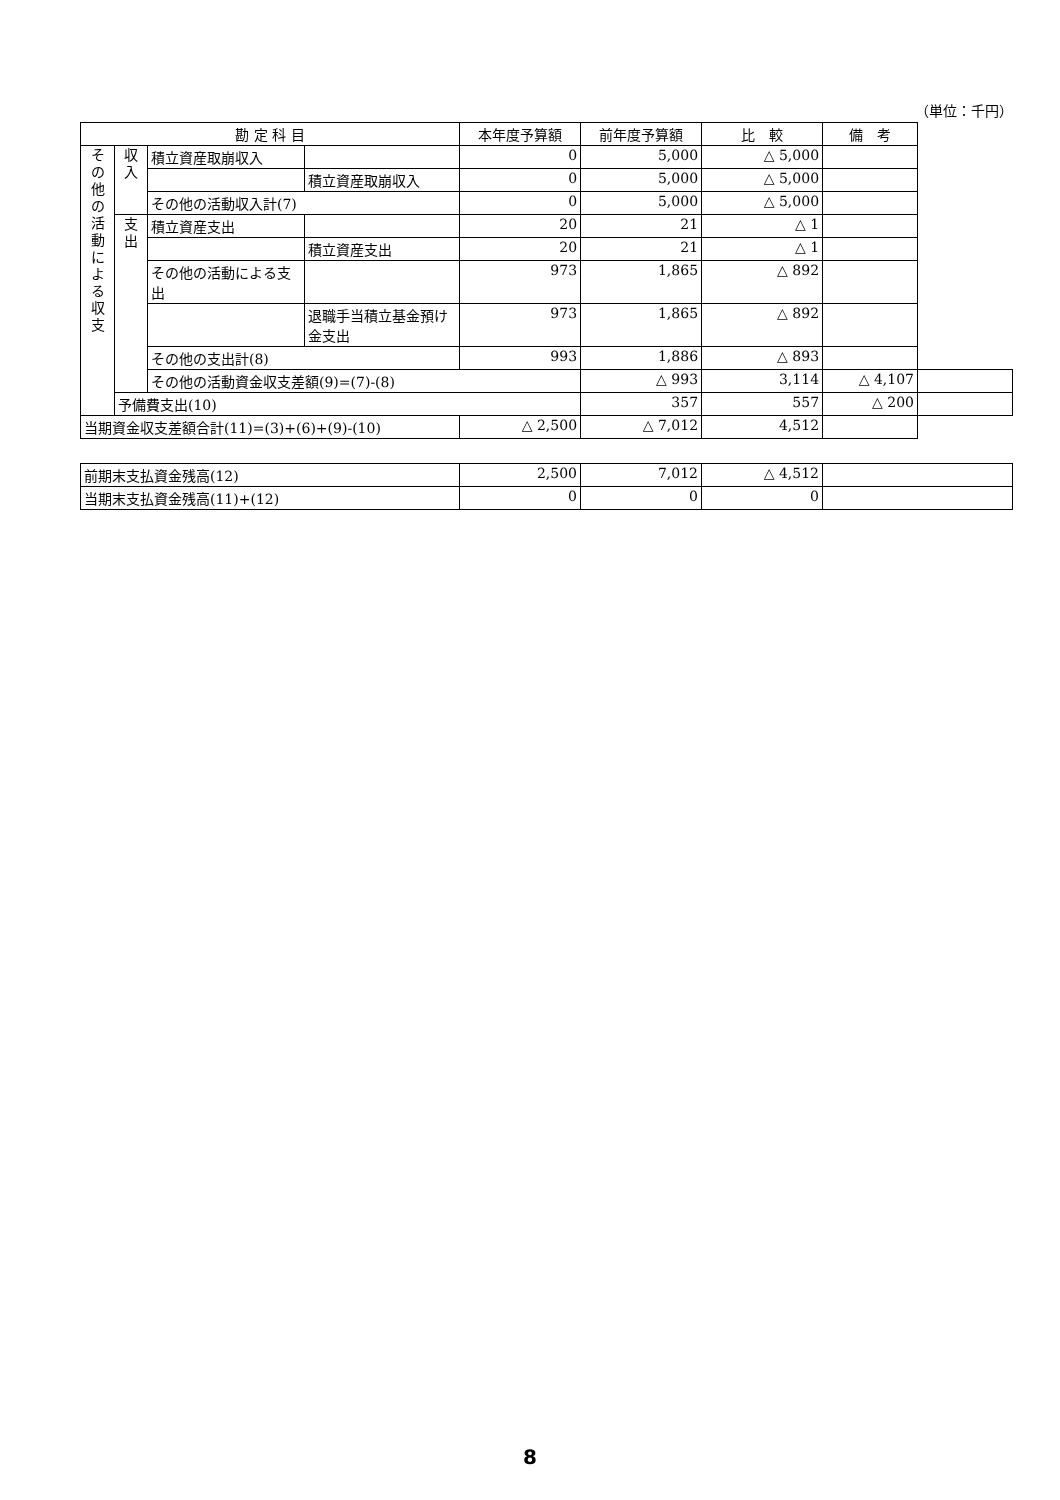（単位：千円）
| 勘 定 科 目 | | | | 本年度予算額 | 前年度予算額 | 比 較 | 備 考 | |
| --- | --- | --- | --- | --- | --- | --- | --- | --- |
| そ の 他 の 活 動 に よ る 収 支 | 収 入 | 積立資産取崩収入 | | 0 | 5,000 | △ 5,000 | | |
| | | | 積立資産取崩収入 | 0 | 5,000 | △ 5,000 | | |
| | | その他の活動収入計(7) | | 0 | 5,000 | △ 5,000 | | |
| | 支 出 | 積立資産支出 | | 20 | 21 | △ 1 | | |
| | | | 積立資産支出 | 20 | 21 | △ 1 | | |
| | | その他の活動による支出 | | 973 | 1,865 | △ 892 | | |
| | | | 退職手当積立基金預け金支出 | 973 | 1,865 | △ 892 | | |
| | | その他の支出計(8) | | 993 | 1,886 | △ 893 | | |
| | | その他の活動資金収支差額(9)=(7)-(8) | | | △ 993 | 3,114 | △ 4,107 | |
| | 予備費支出(10) | | | | 357 | 557 | △ 200 | |
| 当期資金収支差額合計(11)=(3)+(6)+(9)-(10) | | | | △ 2,500 | △ 7,012 | 4,512 | | |
| 前期末支払資金残高(12) | 2,500 | 7,012 | △ 4,512 | |
| 当期末支払資金残高(11)+(12) | 0 | 0 | 0 | |
8